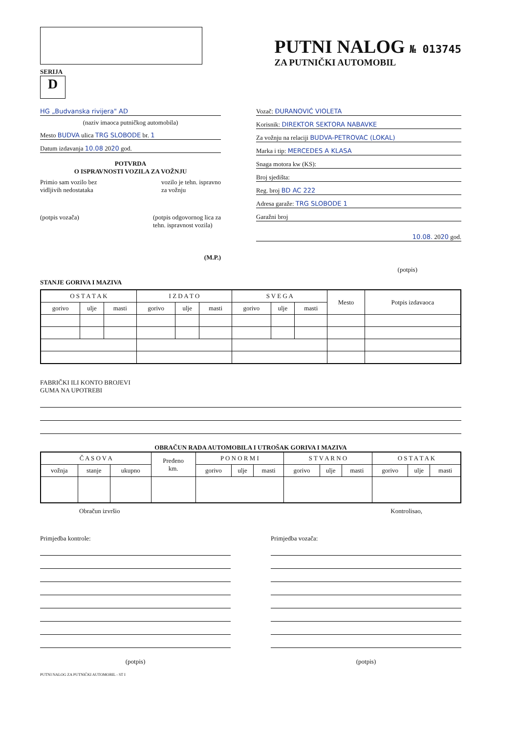PUTNI NALOG № 013745
ZA PUTNIČKI AUTOMOBIL
SERIJA
D
HG „Budvanska rivijera" AD
(naziv imaoca putničkog automobila)
Mesto BUDVA ulica TRG SLOBODE br. 1
Datum izdavanja 10.08 2020 god.
POTVRDA
O ISPRAVNOSTI VOZILA ZA VOŽNJU
Primio sam vozilo bez
vidljivih nedostataka vozilo je tehn. ispravno
za vožnju
(potpis vozača) (potpis odgovornog lica za
tehn. ispravnost vozila)
(M.P.)
Vozač: ĐURANOVIĆ VIOLETA
Korisnik: DIREKTOR SEKTORA NABAVKE
Za vožnju na relaciji BUDVA-PETROVAC (LOKAL)
Marka i tip: MERCEDES A KLASA
Snaga motora kw (KS):
Broj sjedišta:
Reg. broj BD AC 222
Adresa garaže: TRG SLOBODE 1
Garažni broj
10.08. 2020 god.
(potpis)
STANJE GORIVA I MAZIVA
| O S T A T A K | | | I Z D A T O | | | S V E G A | | | Mesto | Potpis izdavaoca |
| --- | --- | --- | --- | --- | --- | --- | --- | --- | --- | --- |
| gorivo | ulje | masti | gorivo | ulje | masti | gorivo | ulje | masti | | |
FABRIČKI ILI KONTO BROJEVI
GUMA NA UPOTREBI
OBRAČUN RADA AUTOMOBILA I UTROŠAK GORIVA I MAZIVA
| Č A S O V A | | | Pređeno km. | P O N O R M I | | | S T V A R N O | | | O S T A T A K | | |
| --- | --- | --- | --- | --- | --- | --- | --- | --- | --- | --- | --- | --- |
| vožnja | stanje | ukupno | | gorivo | ulje | masti | gorivo | ulje | masti | gorivo | ulje | masti |
Obračun izvršio Kontrolisao,
Primjedba kontrole:
(potpis)
Primjedba vozača:
(potpis)
PUTNI NALOG ZA PUTNIČKI AUTOMOBIL - ST I